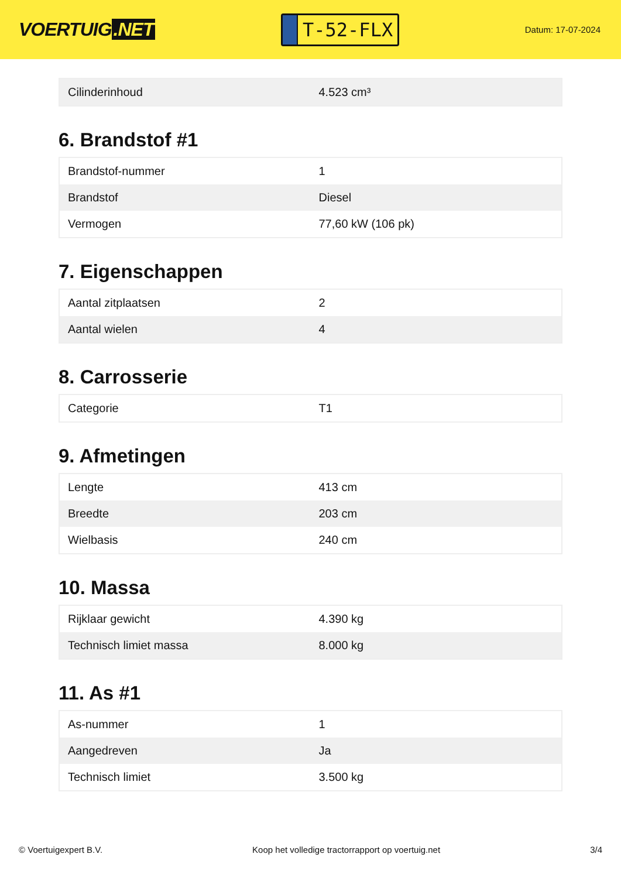VOERTUIG.NET
T-52-FLX
Datum: 17-07-2024
| Cilinderinhoud | 4.523 cm³ |
6. Brandstof #1
| Brandstof-nummer | 1 |
| Brandstof | Diesel |
| Vermogen | 77,60 kW (106 pk) |
7. Eigenschappen
| Aantal zitplaatsen | 2 |
| Aantal wielen | 4 |
8. Carrosserie
| Categorie | T1 |
9. Afmetingen
| Lengte | 413 cm |
| Breedte | 203 cm |
| Wielbasis | 240 cm |
10. Massa
| Rijklaar gewicht | 4.390 kg |
| Technisch limiet massa | 8.000 kg |
11. As #1
| As-nummer | 1 |
| Aangedreven | Ja |
| Technisch limiet | 3.500 kg |
© Voertuigexpert B.V. Koop het volledige tractorrapport op voertuig.net 3/4